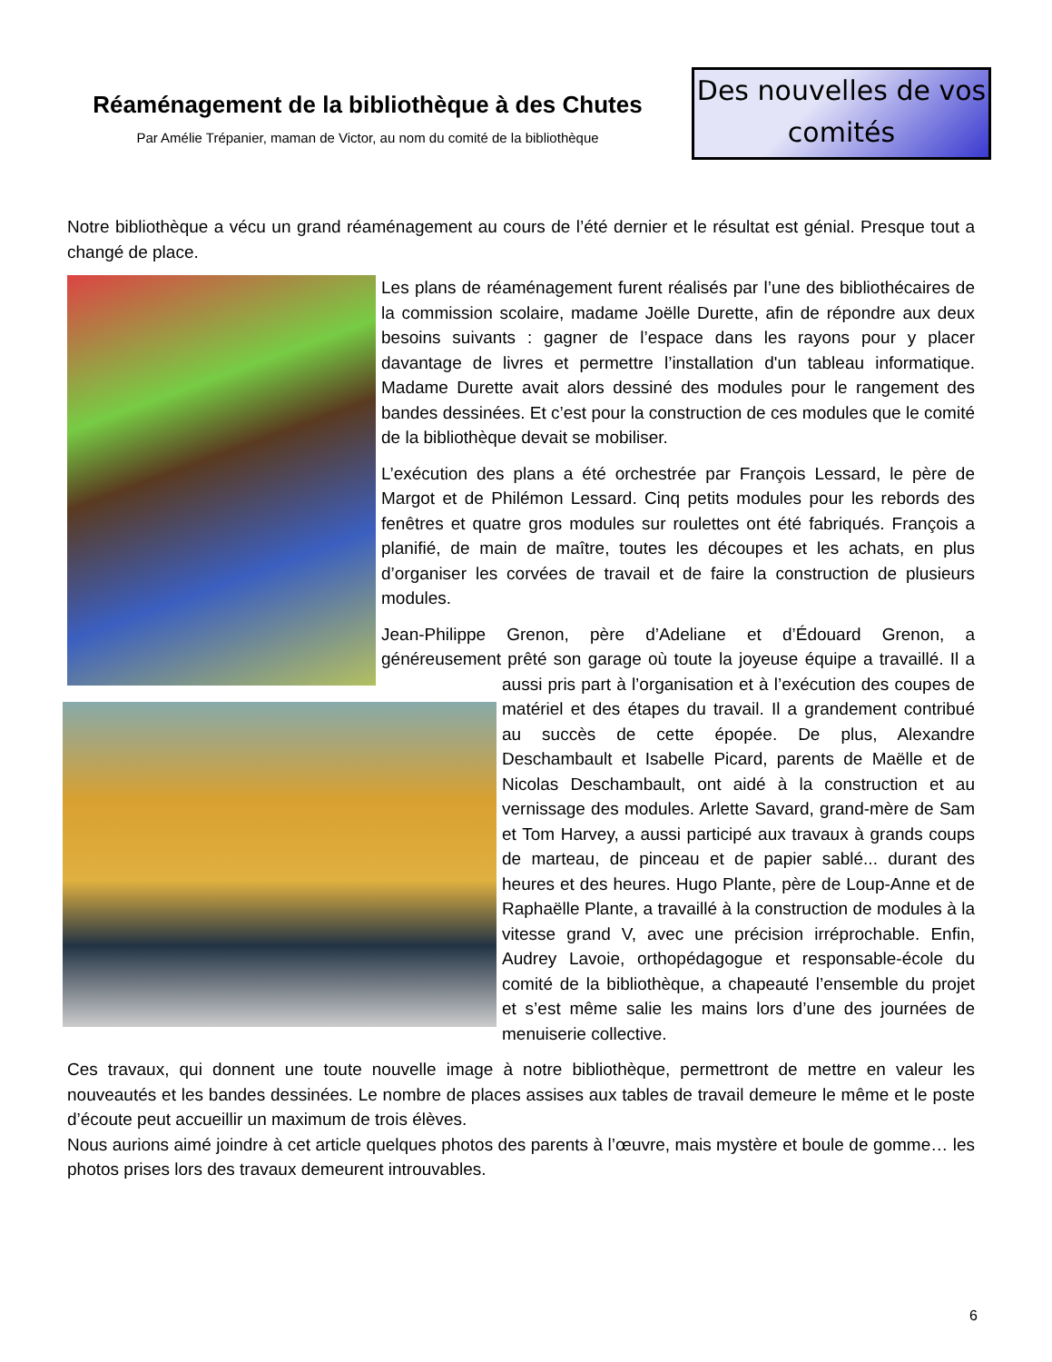Réaménagement de la bibliothèque à des Chutes
Par Amélie Trépanier, maman de Victor, au nom du comité de la bibliothèque
Des nouvelles de vos comités
Notre bibliothèque a vécu un grand réaménagement au cours de l’été dernier et le résultat est génial. Presque tout a changé de place.
Les plans de réaménagement furent réalisés par l’une des bibliothécaires de la commission scolaire, madame Joëlle Durette, afin de répondre aux deux besoins suivants : gagner de l’espace dans les rayons pour y placer davantage de livres et permettre l’installation d'un tableau informatique. Madame Durette avait alors dessiné des modules pour le rangement des bandes dessinées. Et c’est pour la construction de ces modules que le comité de la bibliothèque devait se mobiliser.
L’exécution des plans a été orchestrée par François Lessard, le père de Margot et de Philémon Lessard. Cinq petits modules pour les rebords des fenêtres et quatre gros modules sur roulettes ont été fabriqués. François a planifié, de main de maître, toutes les découpes et les achats, en plus d’organiser les corvées de travail et de faire la construction de plusieurs modules.
Jean-Philippe Grenon, père d’Adeliane et d’Édouard Grenon, a généreusement prêté son garage où toute la joyeuse équipe a travaillé. Il a aussi pris part à l’organisation et à l’exécution des coupes de matériel et des étapes du travail. Il a grandement contribué au succès de cette épopée. De plus, Alexandre Deschambault et Isabelle Picard, parents de Maëlle et de Nicolas Deschambault, ont aidé à la construction et au vernissage des modules. Arlette Savard, grand-mère de Sam et Tom Harvey, a aussi participé aux travaux à grands coups de marteau, de pinceau et de papier sablé... durant des heures et des heures. Hugo Plante, père de Loup-Anne et de Raphaëlle Plante, a travaillé à la construction de modules à la vitesse grand V, avec une précision irréprochable. Enfin, Audrey Lavoie, orthopédagogue et responsable-école du comité de la bibliothèque, a chapeauté l’ensemble du projet et s’est même salie les mains lors d’une des journées de menuiserie collective.
Ces travaux, qui donnent une toute nouvelle image à notre bibliothèque, permettront de mettre en valeur les nouveautés et les bandes dessinées. Le nombre de places assises aux tables de travail demeure le même et le poste d’écoute peut accueillir un maximum de trois élèves.
Nous aurions aimé joindre à cet article quelques photos des parents à l’œuvre, mais mystère et boule de gomme… les photos prises lors des travaux demeurent introuvables.
6